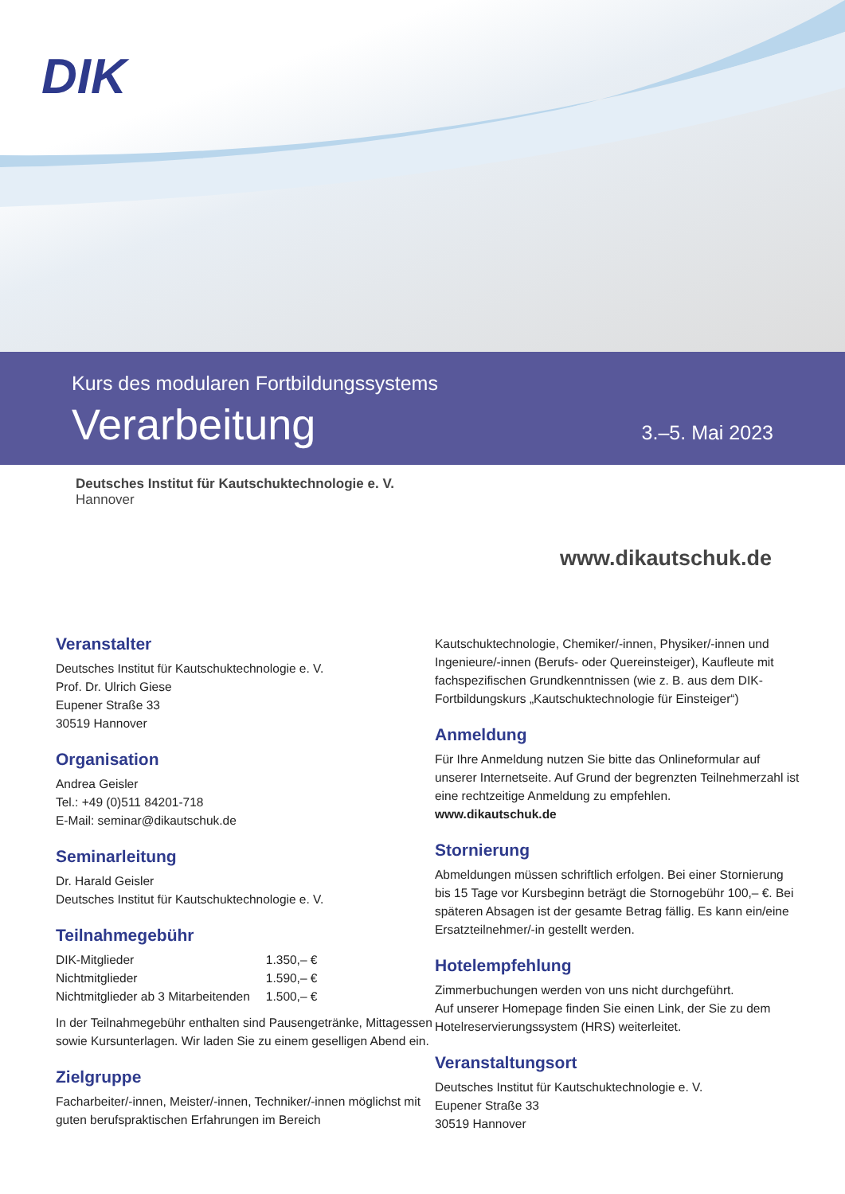DIK
Kurs des modularen Fortbildungssystems
Verarbeitung
3.–5. Mai 2023
Deutsches Institut für Kautschuktechnologie e. V.
Hannover
www.dikautschuk.de
Veranstalter
Deutsches Institut für Kautschuktechnologie e. V.
Prof. Dr. Ulrich Giese
Eupener Straße 33
30519 Hannover
Organisation
Andrea Geisler
Tel.: +49 (0)511 84201-718
E-Mail: seminar@dikautschuk.de
Seminarleitung
Dr. Harald Geisler
Deutsches Institut für Kautschuktechnologie e. V.
Teilnahmegebühr
| DIK-Mitglieder | 1.350,– € |
| Nichtmitglieder | 1.590,– € |
| Nichtmitglieder ab 3 Mitarbeitenden | 1.500,– € |
In der Teilnahmegebühr enthalten sind Pausengetränke, Mittagessen sowie Kursunterlagen. Wir laden Sie zu einem geselligen Abend ein.
Zielgruppe
Facharbeiter/-innen, Meister/-innen, Techniker/-innen möglichst mit guten berufspraktischen Erfahrungen im Bereich
Kautschuktechnologie, Chemiker/-innen, Physiker/-innen und Ingenieure/-innen (Berufs- oder Quereinsteiger), Kaufleute mit fachspezifischen Grundkenntnissen (wie z. B. aus dem DIK-Fortbildungskurs „Kautschuktechnologie für Einsteiger“)
Anmeldung
Für Ihre Anmeldung nutzen Sie bitte das Onlineformular auf unserer Internetseite. Auf Grund der begrenzten Teilnehmerzahl ist eine rechtzeitige Anmeldung zu empfehlen.
www.dikautschuk.de
Stornierung
Abmeldungen müssen schriftlich erfolgen. Bei einer Stornierung bis 15 Tage vor Kursbeginn beträgt die Stornogebühr 100,– €. Bei späteren Absagen ist der gesamte Betrag fällig. Es kann ein/eine Ersatzteilnehmer/-in gestellt werden.
Hotelempfehlung
Zimmerbuchungen werden von uns nicht durchgeführt.
Auf unserer Homepage finden Sie einen Link, der Sie zu dem Hotelreservierungssystem (HRS) weiterleitet.
Veranstaltungsort
Deutsches Institut für Kautschuktechnologie e. V.
Eupener Straße 33
30519 Hannover